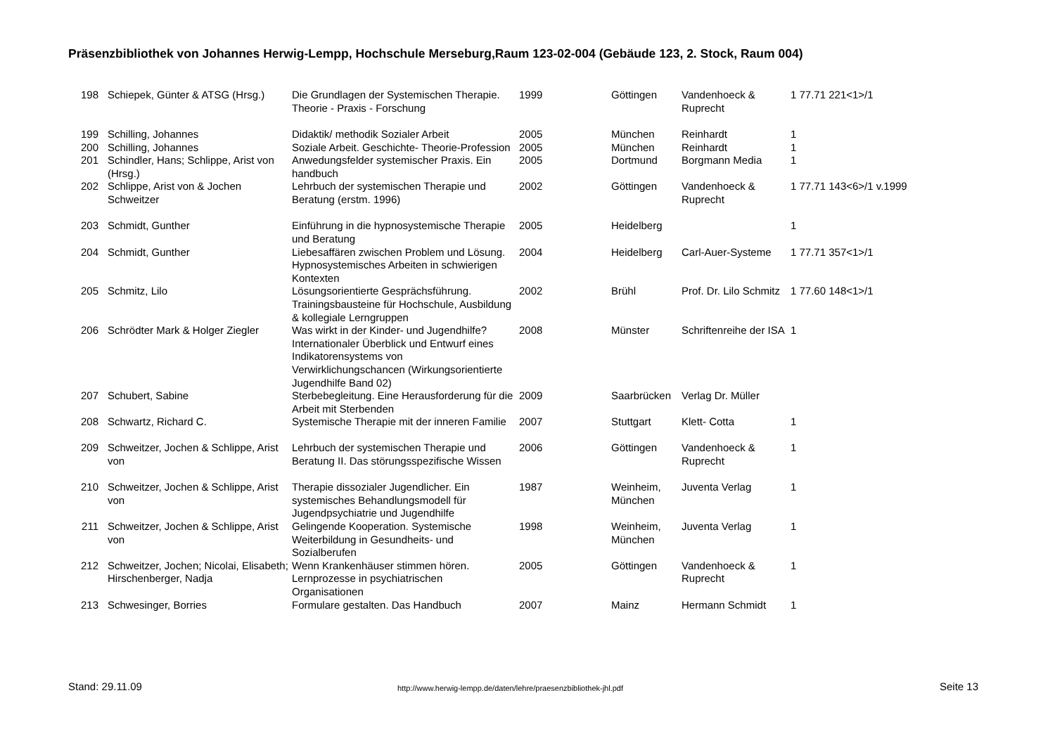Präsenzbibliothek von Johannes Herwig-Lempp, Hochschule Merseburg,Raum 123-02-004 (Gebäude 123, 2. Stock, Raum 004)
| 198 | Schiepek, Günter & ATSG (Hrsg.) | Die Grundlagen der Systemischen Therapie. Theorie - Praxis - Forschung | 1999 | Göttingen | Vandenhoeck & Ruprecht | 1 77.71 221<1>/1 |
| 199 | Schilling, Johannes | Didaktik/ methodik Sozialer Arbeit | 2005 | München | Reinhardt | 1 |
| 200 | Schilling, Johannes | Soziale Arbeit. Geschichte- Theorie-Profession | 2005 | München | Reinhardt | 1 |
| 201 | Schindler, Hans; Schlippe, Arist von (Hrsg.) | Anwedungsfelder systemischer Praxis. Ein handbuch | 2005 | Dortmund | Borgmann Media | 1 |
| 202 | Schlippe, Arist von & Jochen Schweitzer | Lehrbuch der systemischen Therapie und Beratung (erstm. 1996) | 2002 | Göttingen | Vandenhoeck & Ruprecht | 1 77.71 143<6>/1 v.1999 |
| 203 | Schmidt, Gunther | Einführung in die hypnosystemische Therapie und Beratung | 2005 | Heidelberg | | 1 |
| 204 | Schmidt, Gunther | Liebesaffären zwischen Problem und Lösung. Hypnosystemisches Arbeiten in schwierigen Kontexten | 2004 | Heidelberg | Carl-Auer-Systeme | 1 77.71 357<1>/1 |
| 205 | Schmitz, Lilo | Lösungsorientierte Gesprächsführung. Trainingsbausteine für Hochschule, Ausbildung & kollegiale Lerngruppen | 2002 | Brühl | Prof. Dr. Lilo Schmitz | 1 77.60 148<1>/1 |
| 206 | Schrödter Mark & Holger Ziegler | Was wirkt in der Kinder- und Jugendhilfe? Internationaler Überblick und Entwurf eines Indikatorensystems von Verwirklichungschancen (Wirkungsorientierte Jugendhilfe Band 02) | 2008 | Münster | Schriftenreihe der ISA | 1 |
| 207 | Schubert, Sabine | Sterbebegleitung. Eine Herausforderung für die Arbeit mit Sterbenden | 2009 | Saarbrücken | Verlag Dr. Müller | |
| 208 | Schwartz, Richard C. | Systemische Therapie mit der inneren Familie | 2007 | Stuttgart | Klett- Cotta | 1 |
| 209 | Schweitzer, Jochen & Schlippe, Arist von | Lehrbuch der systemischen Therapie und Beratung II. Das störungsspezifische Wissen | 2006 | Göttingen | Vandenhoeck & Ruprecht | 1 |
| 210 | Schweitzer, Jochen & Schlippe, Arist von | Therapie dissozialer Jugendlicher. Ein systemisches Behandlungsmodell für Jugendpsychiatrie und Jugendhilfe | 1987 | Weinheim, München | Juventa Verlag | 1 |
| 211 | Schweitzer, Jochen & Schlippe, Arist von | Gelingende Kooperation. Systemische Weiterbildung in Gesundheits- und Sozialberufen | 1998 | Weinheim, München | Juventa Verlag | 1 |
| 212 | Schweitzer, Jochen; Nicolai, Elisabeth; Hirschenberger, Nadja | Wenn Krankenhäuser stimmen hören. Lernprozesse in psychiatrischen Organisationen | 2005 | Göttingen | Vandenhoeck & Ruprecht | 1 |
| 213 | Schwesinger, Borries | Formulare gestalten. Das Handbuch | 2007 | Mainz | Hermann Schmidt | 1 |
Stand: 29.11.09
http://www.herwig-lempp.de/daten/lehre/praesenzbibliothek-jhl.pdf
Seite 13